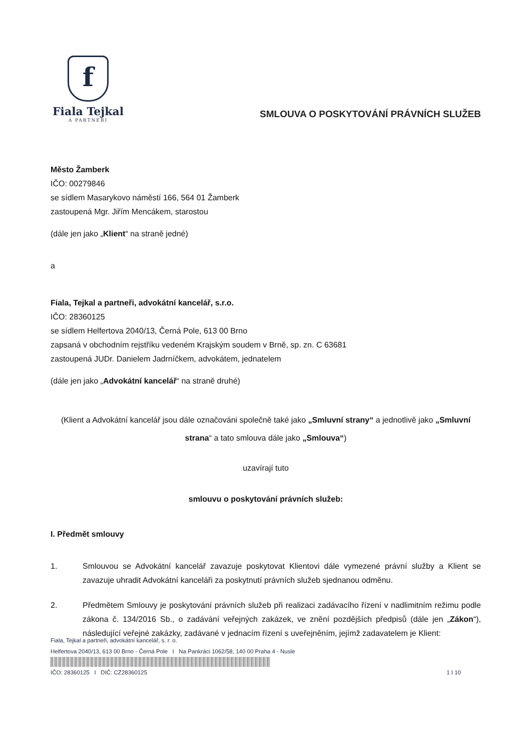f
Fiala Tejkal
A PARTNEŘI
SMLOUVA O POSKYTOVÁNÍ PRÁVNÍCH SLUŽEB
Město Žamberk
IČO: 00279846
se sídlem Masarykovo náměstí 166, 564 01 Žamberk
zastoupená Mgr. Jiřím Mencákem, starostou
(dále jen jako „Klient“ na straně jedné)
a
Fiala, Tejkal a partneři, advokátní kancelář, s.r.o.
IČO: 28360125
se sídlem Helfertova 2040/13, Černá Pole, 613 00 Brno
zapsaná v obchodním rejstříku vedeném Krajským soudem v Brně, sp. zn. C 63681
zastoupená JUDr. Danielem Jadrníčkem, advokátem, jednatelem
(dále jen jako „Advokátní kancelář“ na straně druhé)
(Klient a Advokátní kancelář jsou dále označováni společně také jako „Smluvní strany“ a jednotlivě jako „Smluvní strana“ a tato smlouva dále jako „Smlouva“)
uzavírají tuto
smlouvu o poskytování právních služeb:
I. Předmět smlouvy
1. Smlouvou se Advokátní kancelář zavazuje poskytovat Klientovi dále vymezené právní služby a Klient se zavazuje uhradit Advokátní kanceláři za poskytnutí právních služeb sjednanou odměnu.
2. Předmětem Smlouvy je poskytování právních služeb při realizaci zadávacího řízení v nadlimitním režimu podle zákona č. 134/2016 Sb., o zadávání veřejných zakázek, ve znění pozdějších předpisů (dále jen „Zákon“), následující veřejné zakázky, zadávané v jednacím řízení s uveřejněním, jejímž zadavatelem je Klient:
Fiala, Tejkal a partneři, advokátní kancelář, s. r. o.
Helfertova 2040/13, 613 00 Brno - Černá Pole I Na Pankráci 1062/58, 140 00 Praha 4 - Nusle
IČO: 28360125 I DIČ: CZ28360125 1 I 10